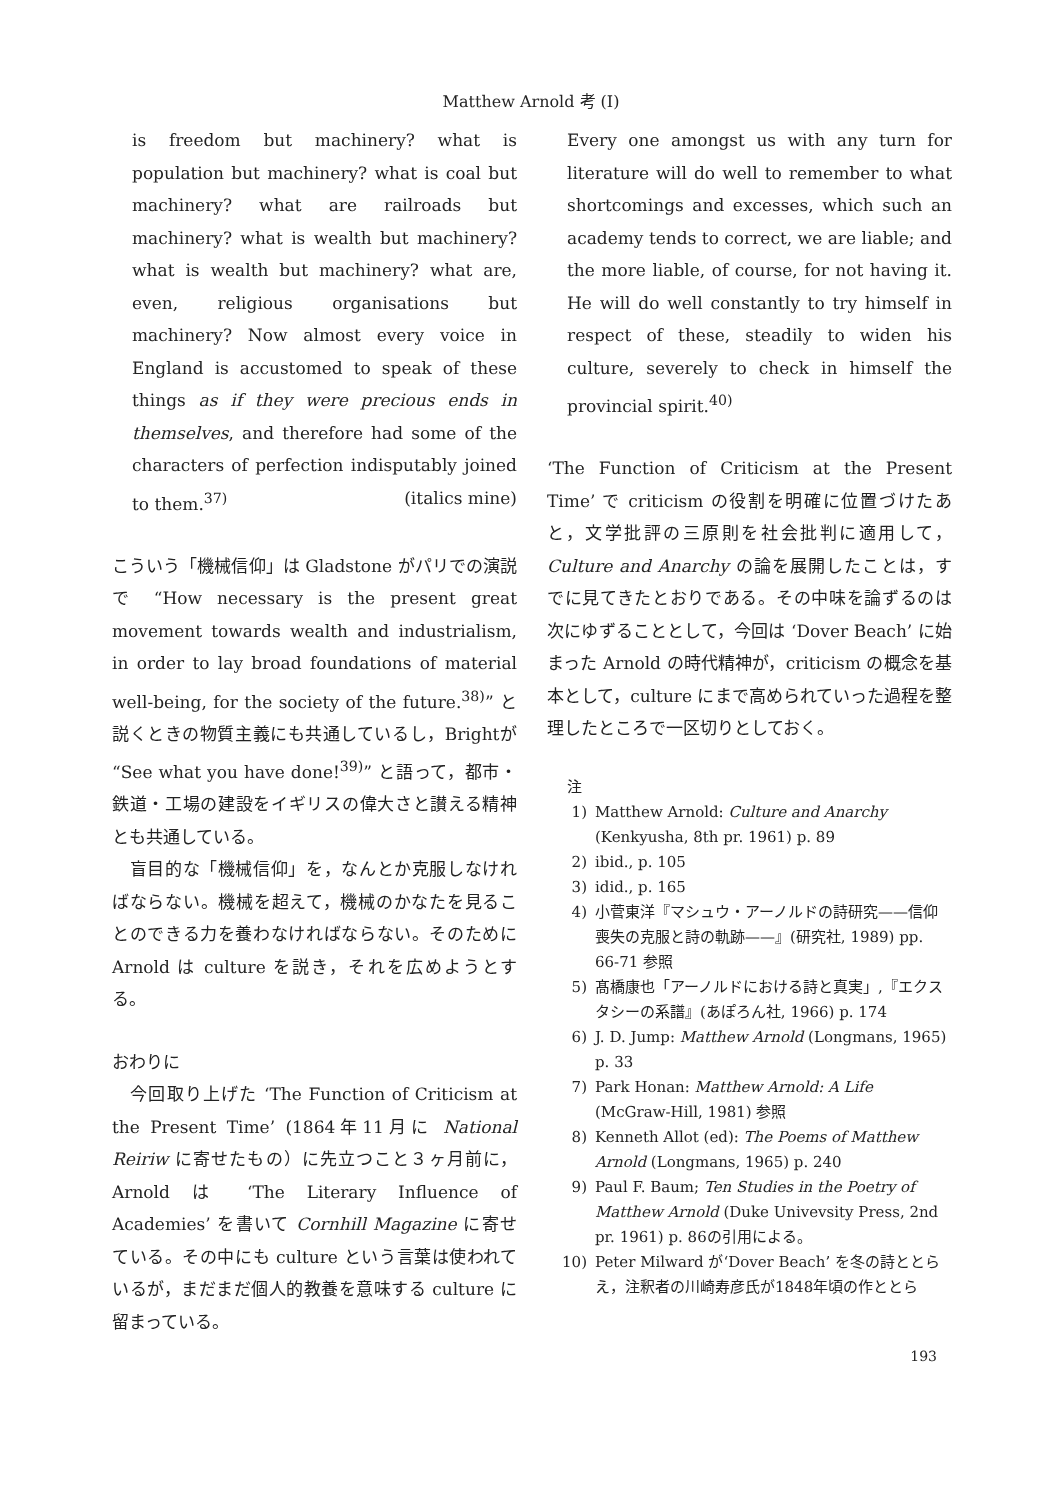Matthew Arnold 考 (I)
is freedom but machinery? what is population but machinery? what is coal but machinery? what are railroads but machinery? what is wealth but machinery? what is wealth but machinery? what are, even, religious organisations but machinery? Now almost every voice in England is accustomed to speak of these things as if they were precious ends in themselves, and therefore had some of the characters of perfection indisputably joined to them.<sup>37)</sup> (italics mine)
こういう「機械信仰」は Gladstone がパリでの演説で “How necessary is the present great movement towards wealth and industrialism, in order to lay broad foundations of material well-being, for the society of the future.<sup>38)</sup>” と説くときの物質主義にも共通しているし，Brightが “See what you have done!<sup>39)</sup>” と語って，都市・鉄道・工場の建設をイギリスの偉大さと讃える精神とも共通している。
　盲目的な「機械信仰」を，なんとか克服しなければならない。機械を超えて，機械のかなたを見ることのできる力を養わなければならない。そのために Arnold は culture を説き，それを広めようとする。
おわりに
　今回取り上げた ‘The Function of Criticism at the Present Time’ (1864年11月に National Reiriw に寄せたもの）に先立つこと３ヶ月前に，Arnold は ‘The Literary Influence of Academies’ を書いて Cornhill Magazine に寄せている。その中にも culture という言葉は使われているが，まだまだ個人的教養を意味する culture に留まっている。
Every one amongst us with any turn for literature will do well to remember to what shortcomings and excesses, which such an academy tends to correct, we are liable; and the more liable, of course, for not having it. He will do well constantly to try himself in respect of these, steadily to widen his culture, severely to check in himself the provincial spirit.<sup>40)</sup>
‘The Function of Criticism at the Present Time’ で criticism の役割を明確に位置づけたあと，文学批評の三原則を社会批判に適用して，Culture and Anarchy の論を展開したことは，すでに見てきたとおりである。その中味を論ずるのは次にゆずることとして，今回は ‘Dover Beach’ に始まった Arnold の時代精神が，criticism の概念を基本として，culture にまで高められていった過程を整理したところで一区切りとしておく。
注
1) Matthew Arnold: Culture and Anarchy (Kenkyusha, 8th pr. 1961) p. 89
2) ibid., p. 105
3) idid., p. 165
4) 小菅東洋『マシュウ・アーノルドの詩研究——信仰喪失の克服と詩の軌跡——』(研究社, 1989) pp. 66-71 参照
5) 髙橋康也「アーノルドにおける詩と真実」,『エクスタシーの系譜』(あぽろん社, 1966) p. 174
6) J. D. Jump: Matthew Arnold (Longmans, 1965) p. 33
7) Park Honan: Matthew Arnold: A Life (McGraw-Hill, 1981) 参照
8) Kenneth Allot (ed): The Poems of Matthew Arnold (Longmans, 1965) p. 240
9) Paul F. Baum; Ten Studies in the Poetry of Matthew Arnold (Duke Univevsity Press, 2nd pr. 1961) p. 86の引用による。
10) Peter Milward が‘Dover Beach’ を冬の詩ととらえ，注釈者の川崎寿彦氏が1848年頃の作ととら
193